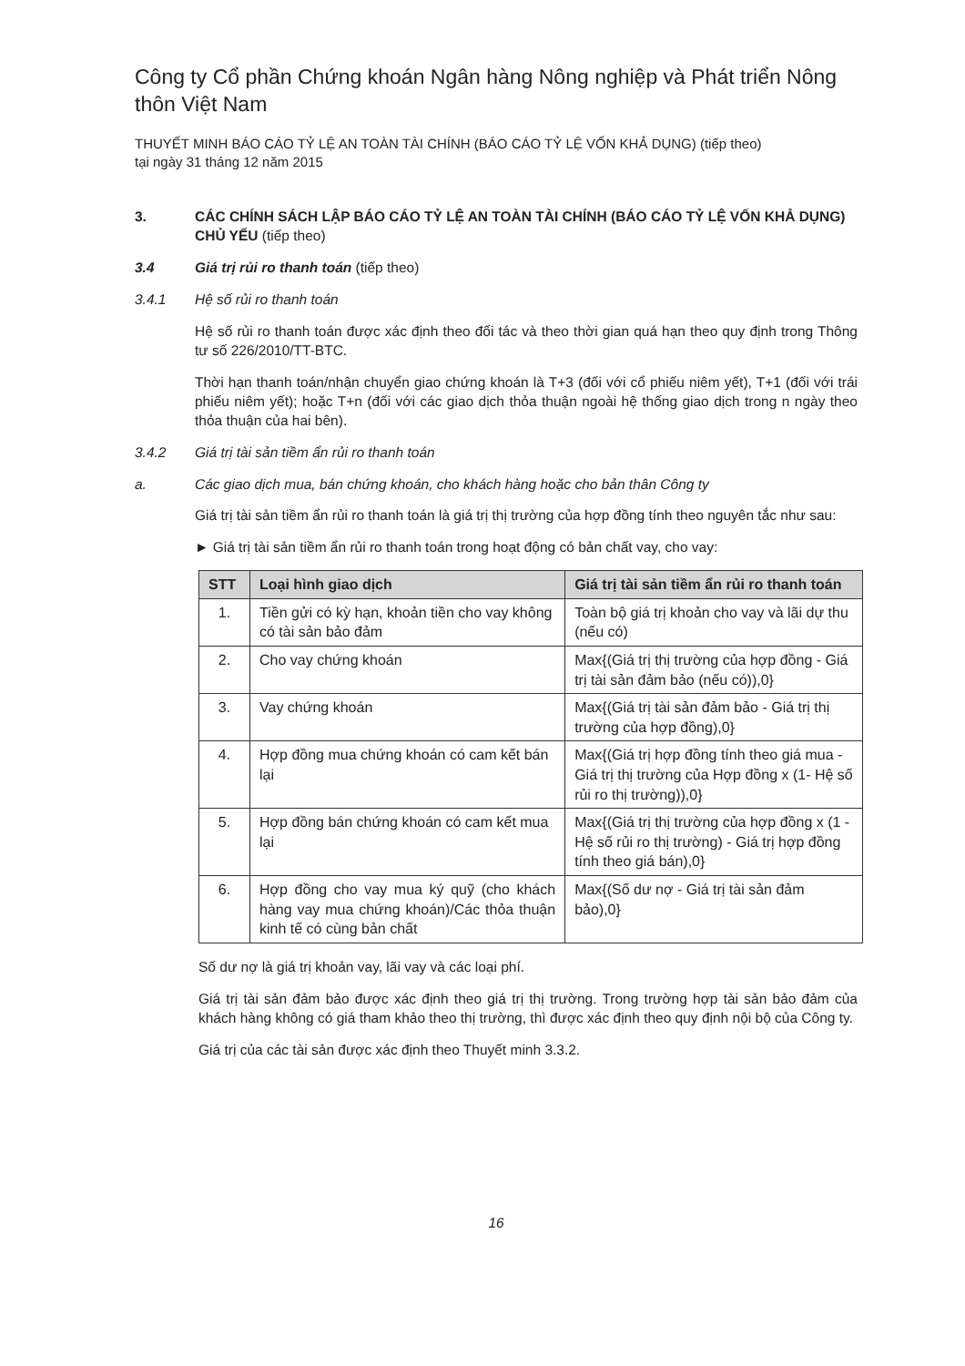Công ty Cổ phần Chứng khoán Ngân hàng Nông nghiệp và Phát triển Nông thôn Việt Nam
THUYẾT MINH BÁO CÁO TỶ LỆ AN TOÀN TÀI CHÍNH (BÁO CÁO TỶ LỆ VỐN KHẢ DỤNG) (tiếp theo)
tại ngày 31 tháng 12 năm 2015
3. CÁC CHÍNH SÁCH LẬP BÁO CÁO TỶ LỆ AN TOÀN TÀI CHÍNH (BÁO CÁO TỶ LỆ VỐN KHẢ DỤNG) CHỦ YẾU (tiếp theo)
3.4 Giá trị rủi ro thanh toán (tiếp theo)
3.4.1 Hệ số rủi ro thanh toán
Hệ số rủi ro thanh toán được xác định theo đối tác và theo thời gian quá hạn theo quy định trong Thông tư số 226/2010/TT-BTC.
Thời hạn thanh toán/nhận chuyển giao chứng khoán là T+3 (đối với cổ phiếu niêm yết), T+1 (đối với trái phiếu niêm yết); hoặc T+n (đối với các giao dịch thỏa thuận ngoài hệ thống giao dịch trong n ngày theo thỏa thuận của hai bên).
3.4.2 Giá trị tài sản tiềm ẩn rủi ro thanh toán
a. Các giao dịch mua, bán chứng khoán, cho khách hàng hoặc cho bản thân Công ty
Giá trị tài sản tiềm ẩn rủi ro thanh toán là giá trị thị trường của hợp đồng tính theo nguyên tắc như sau:
► Giá trị tài sản tiềm ẩn rủi ro thanh toán trong hoạt động có bản chất vay, cho vay:
| STT | Loại hình giao dịch | Giá trị tài sản tiềm ẩn rủi ro thanh toán |
| --- | --- | --- |
| 1. | Tiền gửi có kỳ hạn, khoản tiền cho vay không có tài sản bảo đảm | Toàn bộ giá trị khoản cho vay và lãi dự thu (nếu có) |
| 2. | Cho vay chứng khoán | Max{(Giá trị thị trường của hợp đồng - Giá trị tài sản đảm bảo (nếu có)),0} |
| 3. | Vay chứng khoán | Max{(Giá trị tài sản đảm bảo - Giá trị thị trường của hợp đồng),0} |
| 4. | Hợp đồng mua chứng khoán có cam kết bán lại | Max{(Giá trị hợp đồng tính theo giá mua - Giá trị thị trường của Hợp đồng x (1- Hệ số rủi ro thị trường)),0} |
| 5. | Hợp đồng bán chứng khoán có cam kết mua lại | Max{(Giá trị thị trường của hợp đồng x (1 - Hệ số rủi ro thị trường) - Giá trị hợp đồng tính theo giá bán),0} |
| 6. | Hợp đồng cho vay mua ký quỹ (cho khách hàng vay mua chứng khoán)/Các thỏa thuận kinh tế có cùng bản chất | Max{(Số dư nợ - Giá trị tài sản đảm bảo),0} |
Số dư nợ là giá trị khoản vay, lãi vay và các loại phí.
Giá trị tài sản đảm bảo được xác định theo giá trị thị trường. Trong trường hợp tài sản bảo đảm của khách hàng không có giá tham khảo theo thị trường, thì được xác định theo quy định nội bộ của Công ty.
Giá trị của các tài sản được xác định theo Thuyết minh 3.3.2.
16